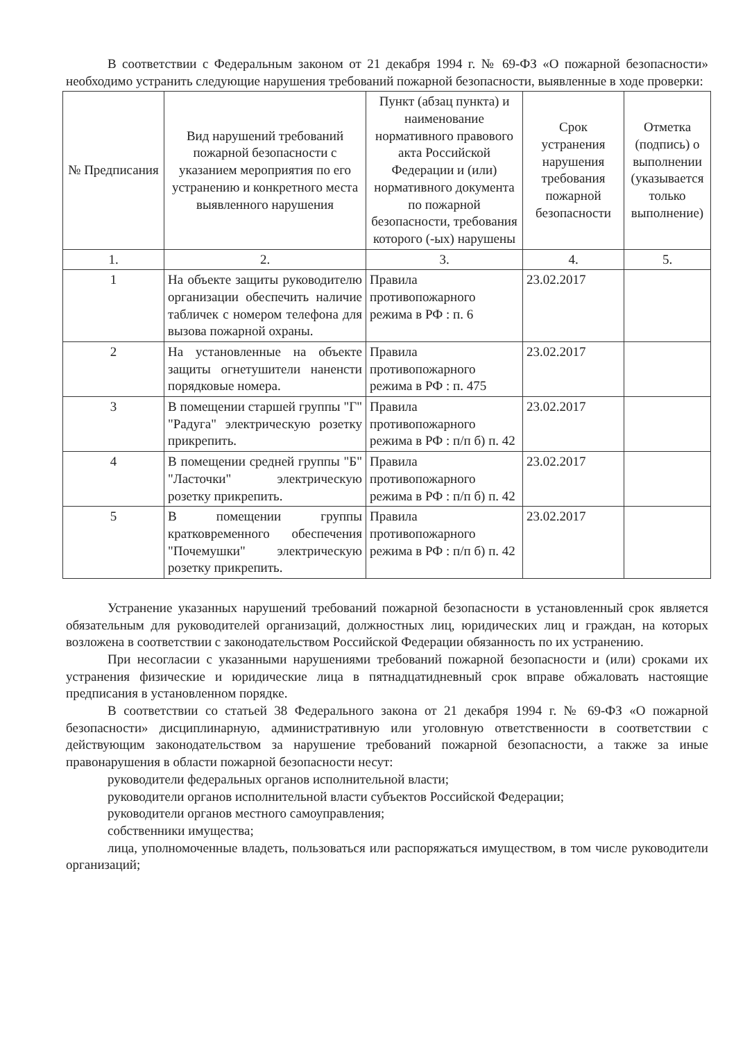В соответствии с Федеральным законом от 21 декабря 1994 г. № 69-ФЗ «О пожарной безопасности» необходимо устранить следующие нарушения требований пожарной безопасности, выявленные в ходе проверки:
| № Предписания | Вид нарушений требований пожарной безопасности с указанием мероприятия по его устранению и конкретного места выявленного нарушения | Пункт (абзац пункта) и наименование нормативного правового акта Российской Федерации и (или) нормативного документа по пожарной безопасности, требования которого (-ых) нарушены | Срок устранения нарушения требования пожарной безопасности | Отметка (подпись) о выполнении (указывается только выполнение) |
| --- | --- | --- | --- | --- |
| 1. | 2. | 3. | 4. | 5. |
| 1 | На объекте защиты руководителю организации обеспечить наличие табличек с номером телефона для вызова пожарной охраны. | Правила противопожарного режима в РФ : п. 6 | 23.02.2017 | |
| 2 | На установленные на объекте защиты огнетушители наненсти порядковые номера. | Правила противопожарного режима в РФ : п. 475 | 23.02.2017 | |
| 3 | В помещении старшей группы "Г" "Радуга" электрическую розетку прикрепить. | Правила противопожарного режима в РФ : п/п б) п. 42 | 23.02.2017 | |
| 4 | В помещении средней группы "Б" "Ласточки" электрическую розетку прикрепить. | Правила противопожарного режима в РФ : п/п б) п. 42 | 23.02.2017 | |
| 5 | В помещении группы кратковременного обеспечения "Почемушки" электрическую розетку прикрепить. | Правила противопожарного режима в РФ : п/п б) п. 42 | 23.02.2017 | |
Устранение указанных нарушений требований пожарной безопасности в установленный срок является обязательным для руководителей организаций, должностных лиц, юридических лиц и граждан, на которых возложена в соответствии с законодательством Российской Федерации обязанность по их устранению.
При несогласии с указанными нарушениями требований пожарной безопасности и (или) сроками их устранения физические и юридические лица в пятнадцатидневный срок вправе обжаловать настоящие предписания в установленном порядке.
В соответствии со статьей 38 Федерального закона от 21 декабря 1994 г. № 69-ФЗ «О пожарной безопасности» дисциплинарную, административную или уголовную ответственности в соответствии с действующим законодательством за нарушение требований пожарной безопасности, а также за иные правонарушения в области пожарной безопасности несут:
руководители федеральных органов исполнительной власти;
руководители органов исполнительной власти субъектов Российской Федерации;
руководители органов местного самоуправления;
собственники имущества;
лица, уполномоченные владеть, пользоваться или распоряжаться имуществом, в том числе руководители организаций;